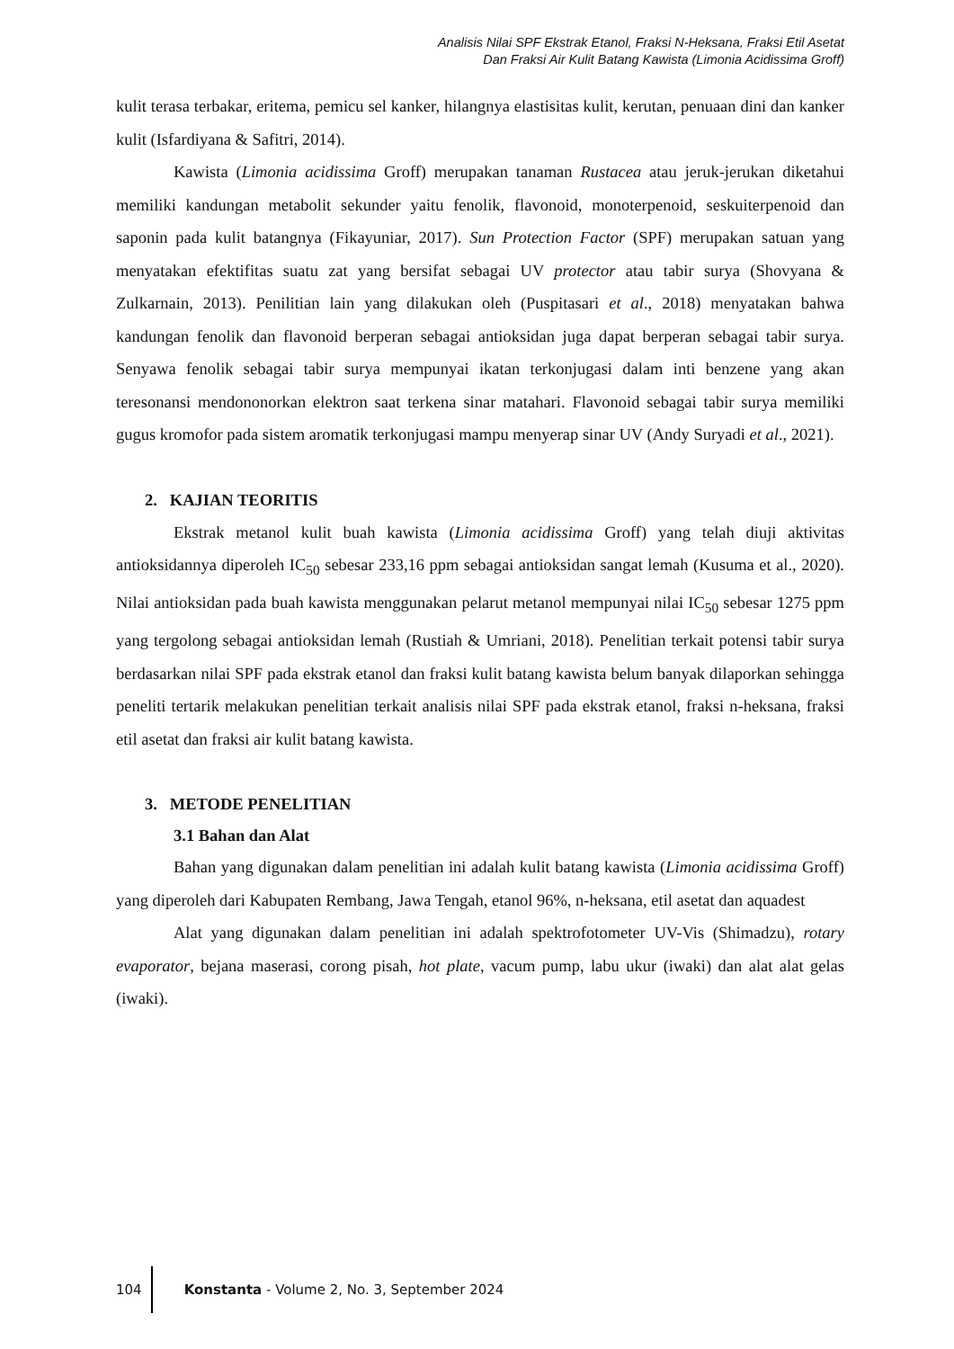Analisis Nilai SPF Ekstrak Etanol, Fraksi N-Heksana, Fraksi Etil Asetat
Dan Fraksi Air Kulit Batang Kawista (Limonia Acidissima Groff)
kulit terasa terbakar, eritema, pemicu sel kanker, hilangnya elastisitas kulit, kerutan, penuaan dini dan kanker kulit (Isfardiyana & Safitri, 2014).
Kawista (Limonia acidissima Groff) merupakan tanaman Rustacea atau jeruk-jerukan diketahui memiliki kandungan metabolit sekunder yaitu fenolik, flavonoid, monoterpenoid, seskuiterpenoid dan saponin pada kulit batangnya (Fikayuniar, 2017). Sun Protection Factor (SPF) merupakan satuan yang menyatakan efektifitas suatu zat yang bersifat sebagai UV protector atau tabir surya (Shovyana & Zulkarnain, 2013). Penilitian lain yang dilakukan oleh (Puspitasari et al., 2018) menyatakan bahwa kandungan fenolik dan flavonoid berperan sebagai antioksidan juga dapat berperan sebagai tabir surya. Senyawa fenolik sebagai tabir surya mempunyai ikatan terkonjugasi dalam inti benzene yang akan teresonansi mendononorkan elektron saat terkena sinar matahari. Flavonoid sebagai tabir surya memiliki gugus kromofor pada sistem aromatik terkonjugasi mampu menyerap sinar UV (Andy Suryadi et al., 2021).
2. KAJIAN TEORITIS
Ekstrak metanol kulit buah kawista (Limonia acidissima Groff) yang telah diuji aktivitas antioksidannya diperoleh IC<sub>50</sub> sebesar 233,16 ppm sebagai antioksidan sangat lemah (Kusuma et al., 2020). Nilai antioksidan pada buah kawista menggunakan pelarut metanol mempunyai nilai IC<sub>50</sub> sebesar 1275 ppm yang tergolong sebagai antioksidan lemah (Rustiah & Umriani, 2018). Penelitian terkait potensi tabir surya berdasarkan nilai SPF pada ekstrak etanol dan fraksi kulit batang kawista belum banyak dilaporkan sehingga peneliti tertarik melakukan penelitian terkait analisis nilai SPF pada ekstrak etanol, fraksi n-heksana, fraksi etil asetat dan fraksi air kulit batang kawista.
3. METODE PENELITIAN
3.1 Bahan dan Alat
Bahan yang digunakan dalam penelitian ini adalah kulit batang kawista (Limonia acidissima Groff) yang diperoleh dari Kabupaten Rembang, Jawa Tengah, etanol 96%, n-heksana, etil asetat dan aquadest
Alat yang digunakan dalam penelitian ini adalah spektrofotometer UV-Vis (Shimadzu), rotary evaporator, bejana maserasi, corong pisah, hot plate, vacum pump, labu ukur (iwaki) dan alat alat gelas (iwaki).
104 Konstanta - Volume 2, No. 3, September 2024